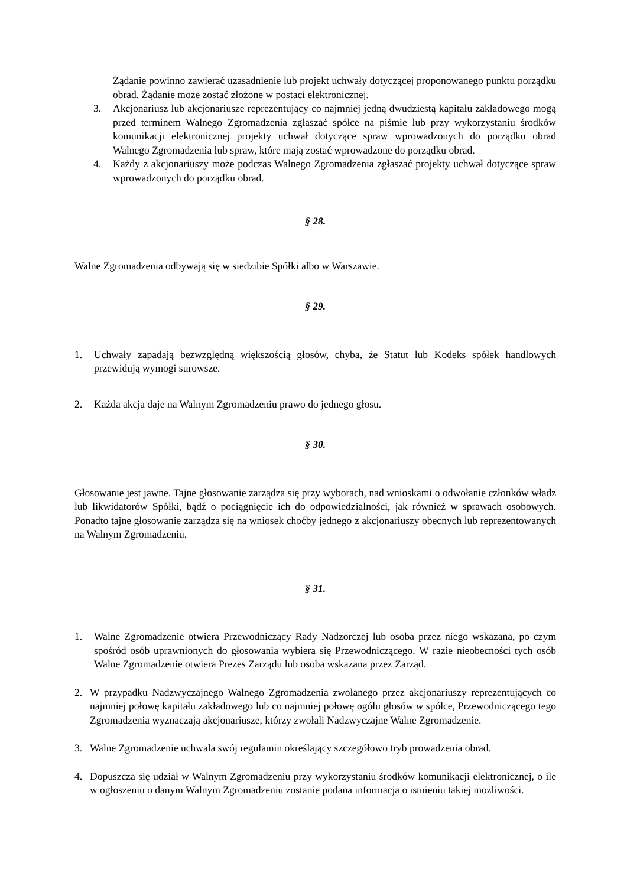Żądanie powinno zawierać uzasadnienie lub projekt uchwały dotyczącej proponowanego punktu porządku obrad. Żądanie może zostać złożone w postaci elektronicznej.
3. Akcjonariusz lub akcjonariusze reprezentujący co najmniej jedną dwudziestą kapitału zakładowego mogą przed terminem Walnego Zgromadzenia zgłaszać spółce na piśmie lub przy wykorzystaniu środków komunikacji elektronicznej projekty uchwał dotyczące spraw wprowadzonych do porządku obrad Walnego Zgromadzenia lub spraw, które mają zostać wprowadzone do porządku obrad.
4. Każdy z akcjonariuszy może podczas Walnego Zgromadzenia zgłaszać projekty uchwał dotyczące spraw wprowadzonych do porządku obrad.
§ 28.
Walne Zgromadzenia odbywają się w siedzibie Spółki albo w Warszawie.
§ 29.
1. Uchwały zapadają bezwzględną większością głosów, chyba, że Statut lub Kodeks spółek handlowych przewidują wymogi surowsze.
2. Każda akcja daje na Walnym Zgromadzeniu prawo do jednego głosu.
§ 30.
Głosowanie jest jawne. Tajne głosowanie zarządza się przy wyborach, nad wnioskami o odwołanie członków władz lub likwidatorów Spółki, bądź o pociągnięcie ich do odpowiedzialności, jak również w sprawach osobowych. Ponadto tajne głosowanie zarządza się na wniosek choćby jednego z akcjonariuszy obecnych lub reprezentowanych na Walnym Zgromadzeniu.
§ 31.
1. Walne Zgromadzenie otwiera Przewodniczący Rady Nadzorczej lub osoba przez niego wskazana, po czym spośród osób uprawnionych do głosowania wybiera się Przewodniczącego. W razie nieobecności tych osób Walne Zgromadzenie otwiera Prezes Zarządu lub osoba wskazana przez Zarząd.
2. W przypadku Nadzwyczajnego Walnego Zgromadzenia zwołanego przez akcjonariuszy reprezentujących co najmniej połowę kapitału zakładowego lub co najmniej połowę ogółu głosów w spółce, Przewodniczącego tego Zgromadzenia wyznaczają akcjonariusze, którzy zwołali Nadzwyczajne Walne Zgromadzenie.
3. Walne Zgromadzenie uchwala swój regulamin określający szczegółowo tryb prowadzenia obrad.
4. Dopuszcza się udział w Walnym Zgromadzeniu przy wykorzystaniu środków komunikacji elektronicznej, o ile w ogłoszeniu o danym Walnym Zgromadzeniu zostanie podana informacja o istnieniu takiej możliwości.